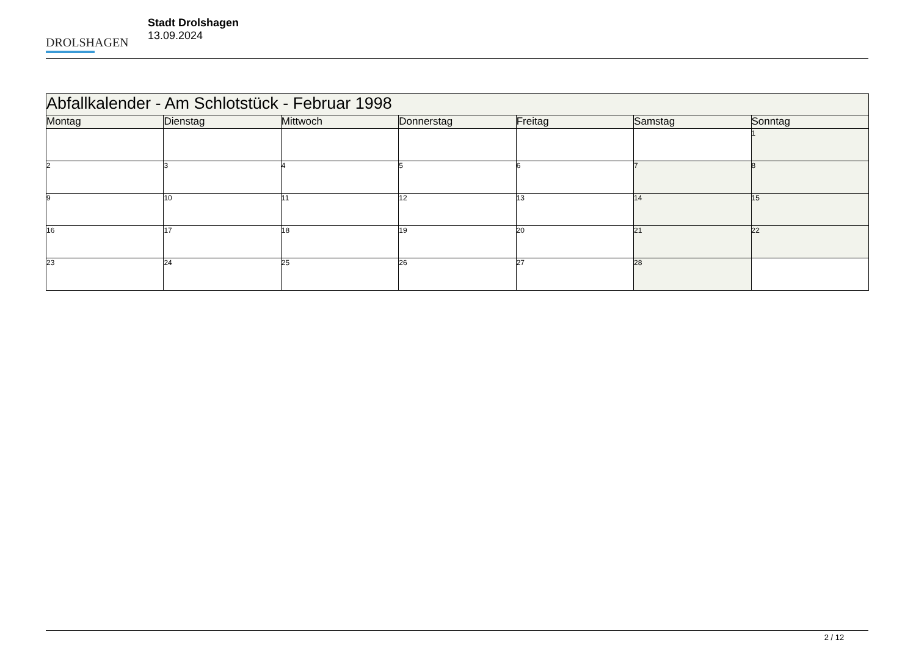DROLSHAGEN
Stadt Drolshagen
13.09.2024
| Abfallkalender - Am Schlotstück - Februar 1998 | | | | | | |
| --- | --- | --- | --- | --- | --- | --- |
| Montag | Dienstag | Mittwoch | Donnerstag | Freitag | Samstag | Sonntag |
| | | | | | | 1 |
| 2 | 3 | 4 | 5 | 6 | 7 | 8 |
| 9 | 10 | 11 | 12 | 13 | 14 | 15 |
| 16 | 17 | 18 | 19 | 20 | 21 | 22 |
| 23 | 24 | 25 | 26 | 27 | 28 | |
2 / 12